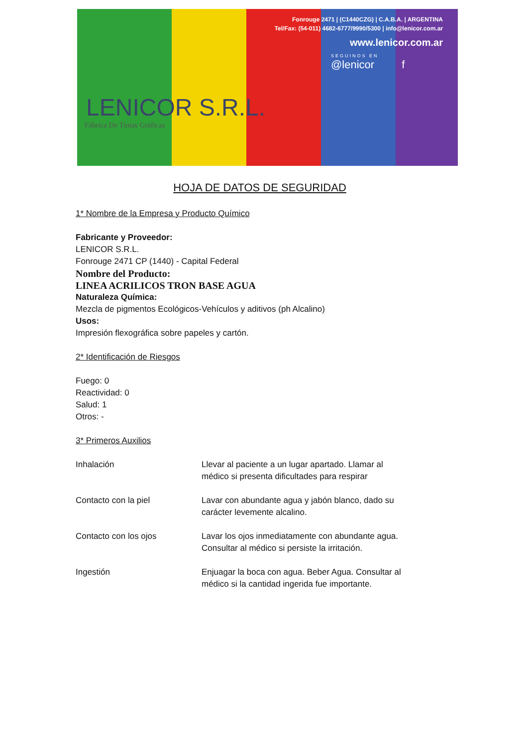Fonrouge 2471 | (C1440CZG) | C.A.B.A. | ARGENTINA
Tel/Fax: (54-011) 4682-6777/9990/5300 | info@lenicor.com.ar
www.lenicor.com.ar
SEGUINOS EN
@lenicor f
LENICOR S.R.L.
Fábrica De Tintas Gráficas
HOJA DE DATOS DE SEGURIDAD
1* Nombre de la Empresa y Producto Químico
Fabricante y Proveedor:
LENICOR S.R.L.
Fonrouge 2471 CP (1440) - Capital Federal
Nombre del Producto:
LINEA ACRILICOS TRON BASE AGUA
Naturaleza Química:
Mezcla de pigmentos Ecológicos-Vehículos y aditivos (ph Alcalino)
Usos:
Impresión flexográfica sobre papeles y cartón.
2* Identificación de Riesgos
Fuego: 0
Reactividad: 0
Salud: 1
Otros: -
3* Primeros Auxilios
| Inhalación | Llevar al paciente a un lugar apartado. Llamar al médico si presenta dificultades para respirar |
| Contacto con la piel | Lavar con abundante agua y jabón blanco, dado su carácter levemente alcalino. |
| Contacto con los ojos | Lavar los ojos inmediatamente con abundante agua. Consultar al médico si persiste la irritación. |
| Ingestión | Enjuagar la boca con agua. Beber Agua. Consultar al médico si la cantidad ingerida fue importante. |